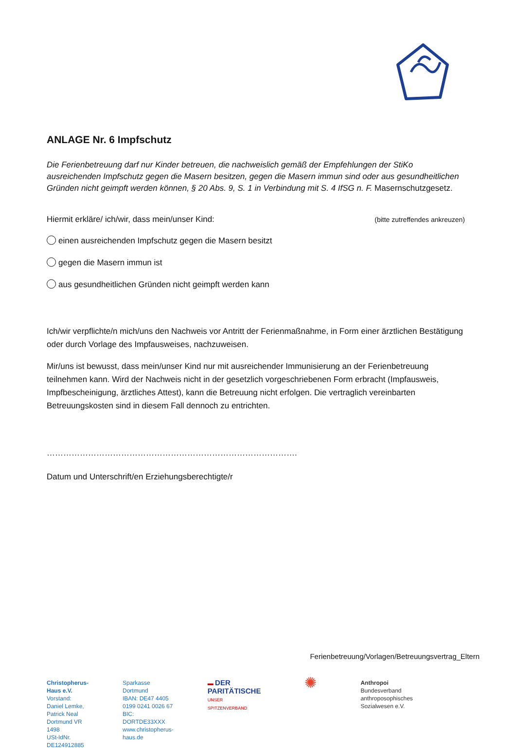ANLAGE Nr. 6 Impfschutz
Die Ferienbetreuung darf nur Kinder betreuen, die nachweislich gemäß der Empfehlungen der StiKo ausreichenden Impfschutz gegen die Masern besitzen, gegen die Masern immun sind oder aus gesundheitlichen Gründen nicht geimpft werden können, § 20 Abs. 9, S. 1 in Verbindung mit S. 4 IfSG n. F. Masernschutzgesetz.
Hiermit erkläre/ ich/wir, dass mein/unser Kind: (bitte zutreffendes ankreuzen)
einen ausreichenden Impfschutz gegen die Masern besitzt
gegen die Masern immun ist
aus gesundheitlichen Gründen nicht geimpft werden kann
Ich/wir verpflichte/n mich/uns den Nachweis vor Antritt der Ferienmaßnahme, in Form einer ärztlichen Bestätigung oder durch Vorlage des Impfausweises, nachzuweisen.
Mir/uns ist bewusst, dass mein/unser Kind nur mit ausreichender Immunisierung an der Ferienbetreuung teilnehmen kann. Wird der Nachweis nicht in der gesetzlich vorgeschriebenen Form erbracht (Impfausweis, Impfbescheinigung, ärztliches Attest), kann die Betreuung nicht erfolgen. Die vertraglich vereinbarten Betreuungskosten sind in diesem Fall dennoch zu entrichten.
……………………………………………………………………………….
Datum und Unterschrift/en Erziehungsberechtigte/r
Ferienbetreuung/Vorlagen/Betreuungsvertrag_Eltern
Christopherus-Haus e.V.
Vorstand: Daniel Lemke, Patrick Neal
Dortmund VR 1498
USt-IdNr. DE124912885
Sparkasse Dortmund
IBAN: DE47 4405 0199 0241 0026 67
BIC: DORTDE33XXX
www.christopherus-haus.de
▬ DER PARITÄTISCHE
UNSER SPITZENVERBAND
✺
Anthropoi
Bundesverband
anthroposophisches Sozialwesen e.V.